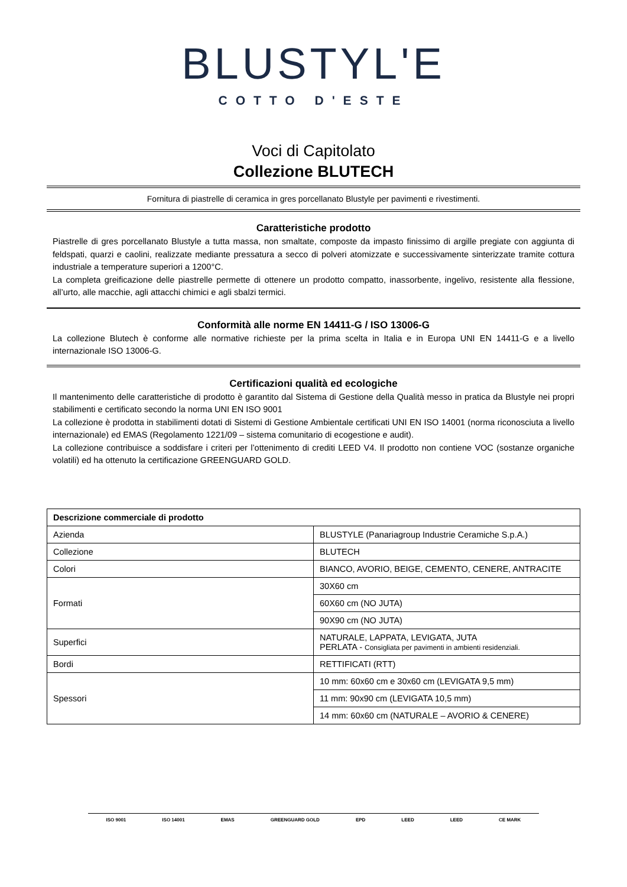BLUSTYL'E
COTTO D'ESTE
Voci di Capitolato
Collezione BLUTECH
Fornitura di piastrelle di ceramica in gres porcellanato Blustyle per pavimenti e rivestimenti.
Caratteristiche prodotto
Piastrelle di gres porcellanato Blustyle a tutta massa, non smaltate, composte da impasto finissimo di argille pregiate con aggiunta di feldspati, quarzi e caolini, realizzate mediante pressatura a secco di polveri atomizzate e successivamente sinterizzate tramite cottura industriale a temperature superiori a 1200°C.
La completa greificazione delle piastrelle permette di ottenere un prodotto compatto, inassorbente, ingelivo, resistente alla flessione, all’urto, alle macchie, agli attacchi chimici e agli sbalzi termici.
Conformità alle norme EN 14411-G / ISO 13006-G
La collezione Blutech è conforme alle normative richieste per la prima scelta in Italia e in Europa UNI EN 14411-G e a livello internazionale ISO 13006-G.
Certificazioni qualità ed ecologiche
Il mantenimento delle caratteristiche di prodotto è garantito dal Sistema di Gestione della Qualità messo in pratica da Blustyle nei propri stabilimenti e certificato secondo la norma UNI EN ISO 9001
La collezione è prodotta in stabilimenti dotati di Sistemi di Gestione Ambientale certificati UNI EN ISO 14001 (norma riconosciuta a livello internazionale) ed EMAS (Regolamento 1221/09 – sistema comunitario di ecogestione e audit).
La collezione contribuisce a soddisfare i criteri per l’ottenimento di crediti LEED V4. Il prodotto non contiene VOC (sostanze organiche volatili) ed ha ottenuto la certificazione GREENGUARD GOLD.
| Descrizione commerciale di prodotto | |
| --- | --- |
| Azienda | BLUSTYLE (Panariagroup Industrie Ceramiche S.p.A.) |
| Collezione | BLUTECH |
| Colori | BIANCO, AVORIO, BEIGE, CEMENTO, CENERE, ANTRACITE |
| Formati | 30X60 cm |
| | 60X60 cm (NO JUTA) |
| | 90X90 cm (NO JUTA) |
| Superfici | NATURALE, LAPPATA, LEVIGATA, JUTA PERLATA - Consigliata per pavimenti in ambienti residenziali. |
| Bordi | RETTIFICATI (RTT) |
| Spessori | 10 mm: 60x60 cm e 30x60 cm (LEVIGATA 9,5 mm) |
| | 11 mm: 90x90 cm (LEVIGATA 10,5 mm) |
| | 14 mm: 60x60 cm (NATURALE – AVORIO & CENERE) |
ISO 9001 ISO 14001 EMAS GREENGUARD GOLD EPD LEED LEED CE MARK